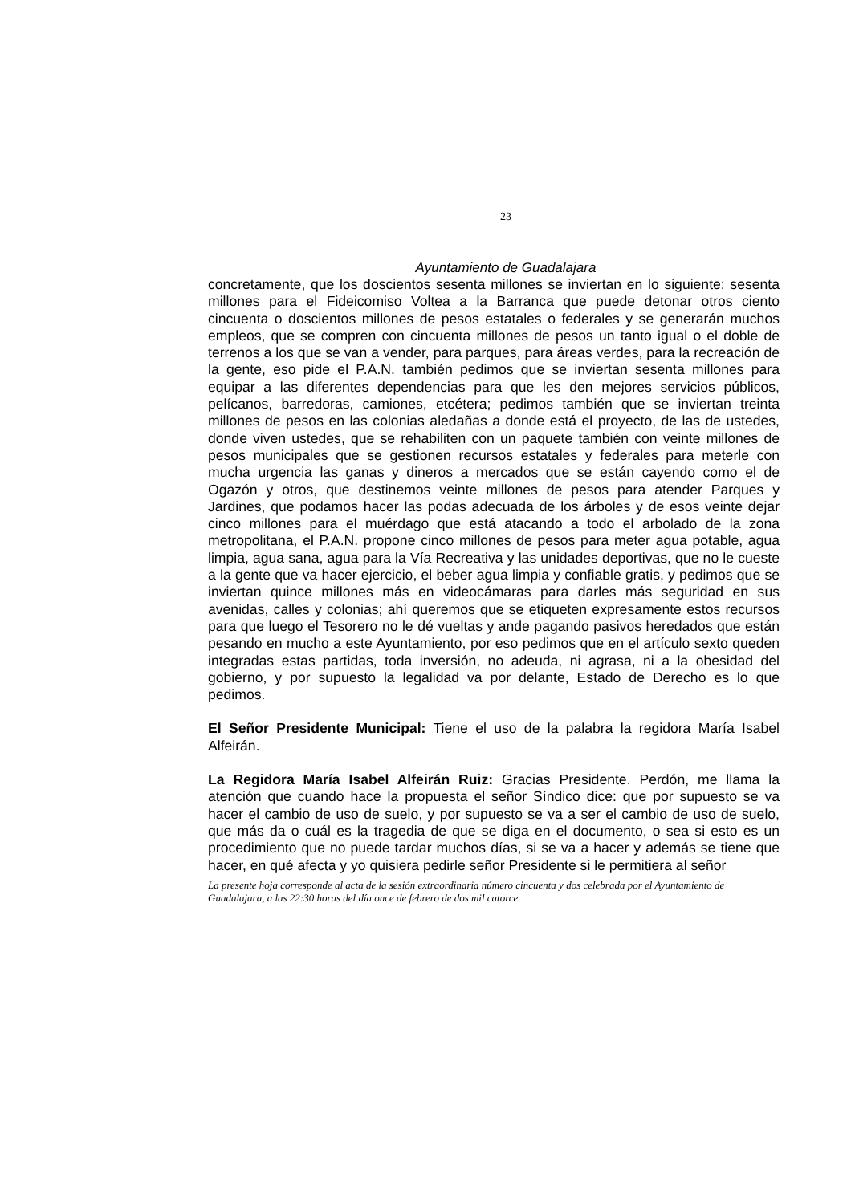23
Ayuntamiento de Guadalajara
concretamente, que los doscientos sesenta millones se inviertan en lo siguiente: sesenta millones para el Fideicomiso Voltea a la Barranca que puede detonar otros ciento cincuenta o doscientos millones de pesos estatales o federales y se generarán muchos empleos, que se compren con cincuenta millones de pesos un tanto igual o el doble de terrenos a los que se van a vender, para parques, para áreas verdes, para la recreación de la gente, eso pide el P.A.N. también pedimos que se inviertan sesenta millones para equipar a las diferentes dependencias para que les den mejores servicios públicos, pelícanos, barredoras, camiones, etcétera; pedimos también que se inviertan treinta millones de pesos en las colonias aledañas a donde está el proyecto, de las de ustedes, donde viven ustedes, que se rehabiliten con un paquete también con veinte millones de pesos municipales que se gestionen recursos estatales y federales para meterle con mucha urgencia las ganas y dineros a mercados que se están cayendo como el de Ogazón y otros, que destinemos veinte millones de pesos para atender Parques y Jardines, que podamos hacer las podas adecuada de los árboles y de esos veinte dejar cinco millones para el muérdago que está atacando a todo el arbolado de la zona metropolitana, el P.A.N. propone cinco millones de pesos para meter agua potable, agua limpia, agua sana, agua para la Vía Recreativa y las unidades deportivas, que no le cueste a la gente que va hacer ejercicio, el beber agua limpia y confiable gratis, y pedimos que se inviertan quince millones más en videocámaras para darles más seguridad en sus avenidas, calles y colonias; ahí queremos que se etiqueten expresamente estos recursos para que luego el Tesorero no le dé vueltas y ande pagando pasivos heredados que están pesando en mucho a este Ayuntamiento, por eso pedimos que en el artículo sexto queden integradas estas partidas, toda inversión, no adeuda, ni agrasa, ni a la obesidad del gobierno, y por supuesto la legalidad va por delante, Estado de Derecho es lo que pedimos.
El Señor Presidente Municipal: Tiene el uso de la palabra la regidora María Isabel Alfeirán.
La Regidora María Isabel Alfeirán Ruiz: Gracias Presidente. Perdón, me llama la atención que cuando hace la propuesta el señor Síndico dice: que por supuesto se va hacer el cambio de uso de suelo, y por supuesto se va a ser el cambio de uso de suelo, que más da o cuál es la tragedia de que se diga en el documento, o sea si esto es un procedimiento que no puede tardar muchos días, si se va a hacer y además se tiene que hacer, en qué afecta y yo quisiera pedirle señor Presidente si le permitiera al señor
La presente hoja corresponde al acta de la sesión extraordinaria número cincuenta y dos celebrada por el Ayuntamiento de Guadalajara, a las 22:30 horas del día once de febrero de dos mil catorce.